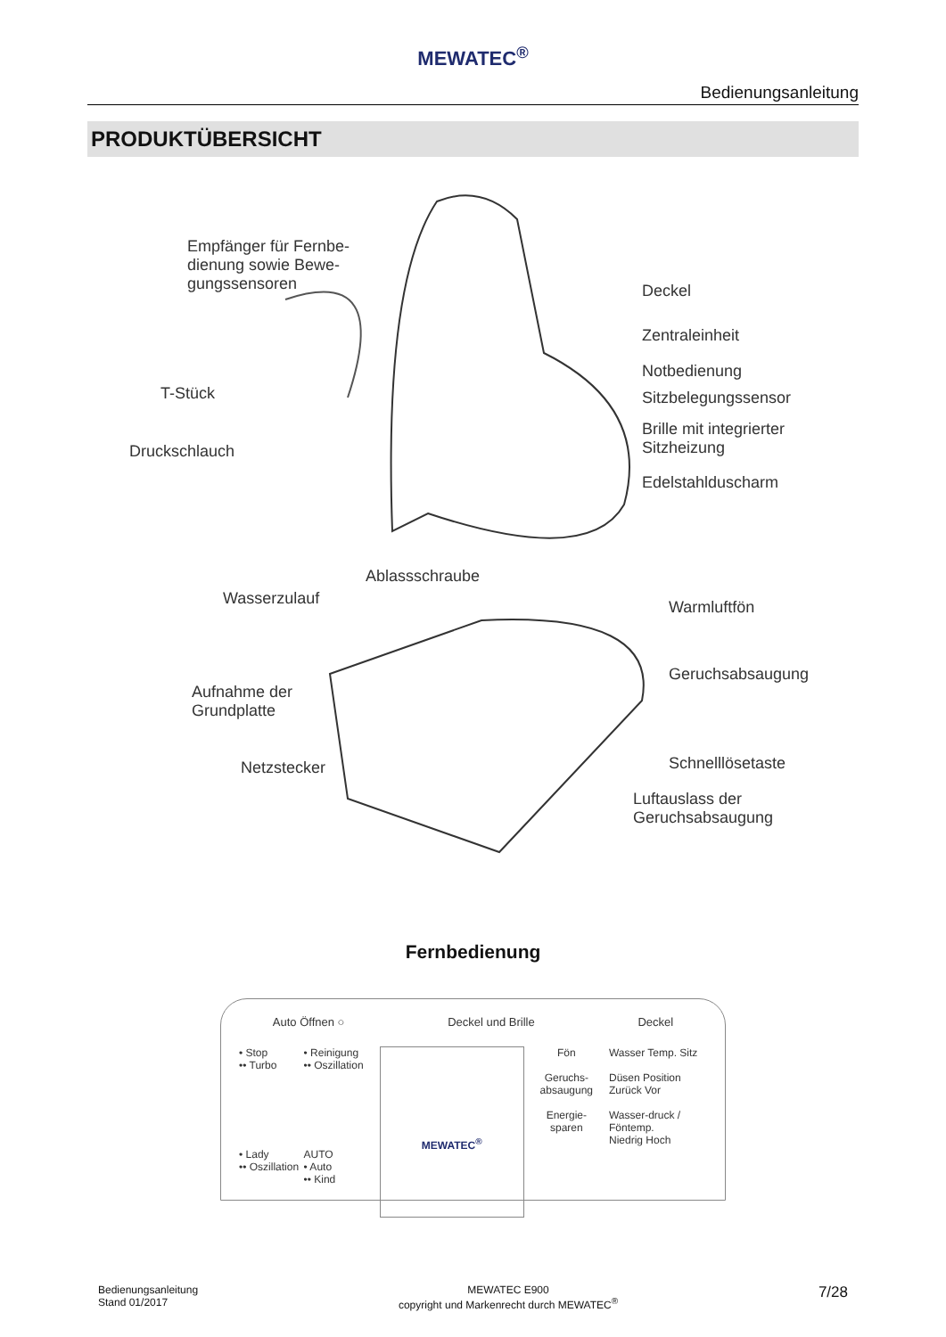MEWATEC<sup>®</sup>
Bedienungsanleitung
PRODUKTÜBERSICHT
Empfänger für Fernbe-
dienung sowie Bewe-
gungssensoren
Deckel
Zentraleinheit
Notbedienung
Sitzbelegungssensor
Brille mit integrierter
Sitzheizung
Edelstahlduscharm
T-Stück
Druckschlauch
Ablassschraube
Wasserzulauf Warmluftfön
Geruchsabsaugung
Aufnahme der
Grundplatte
Netzstecker Schnelllösetaste
Luftauslass der
Geruchsabsaugung
Fernbedienung
Auto Öffnen ○ Deckel und Brille Deckel
• Stop
•• Turbo • Reinigung
•• Oszillation • Lady
•• Oszillation AUTO
• Auto
•• Kind
MEWATEC<sup>®</sup>
Fön
Geruchs-
absaugung
Energie-
sparen
Wasser Temp. Sitz
Düsen Position
Zurück Vor
Wasser-druck / Föntemp.
Niedrig Hoch
Bedienungsanleitung
Stand 01/2017
MEWATEC E900
copyright und Markenrecht durch MEWATEC<sup>®</sup>
7/28